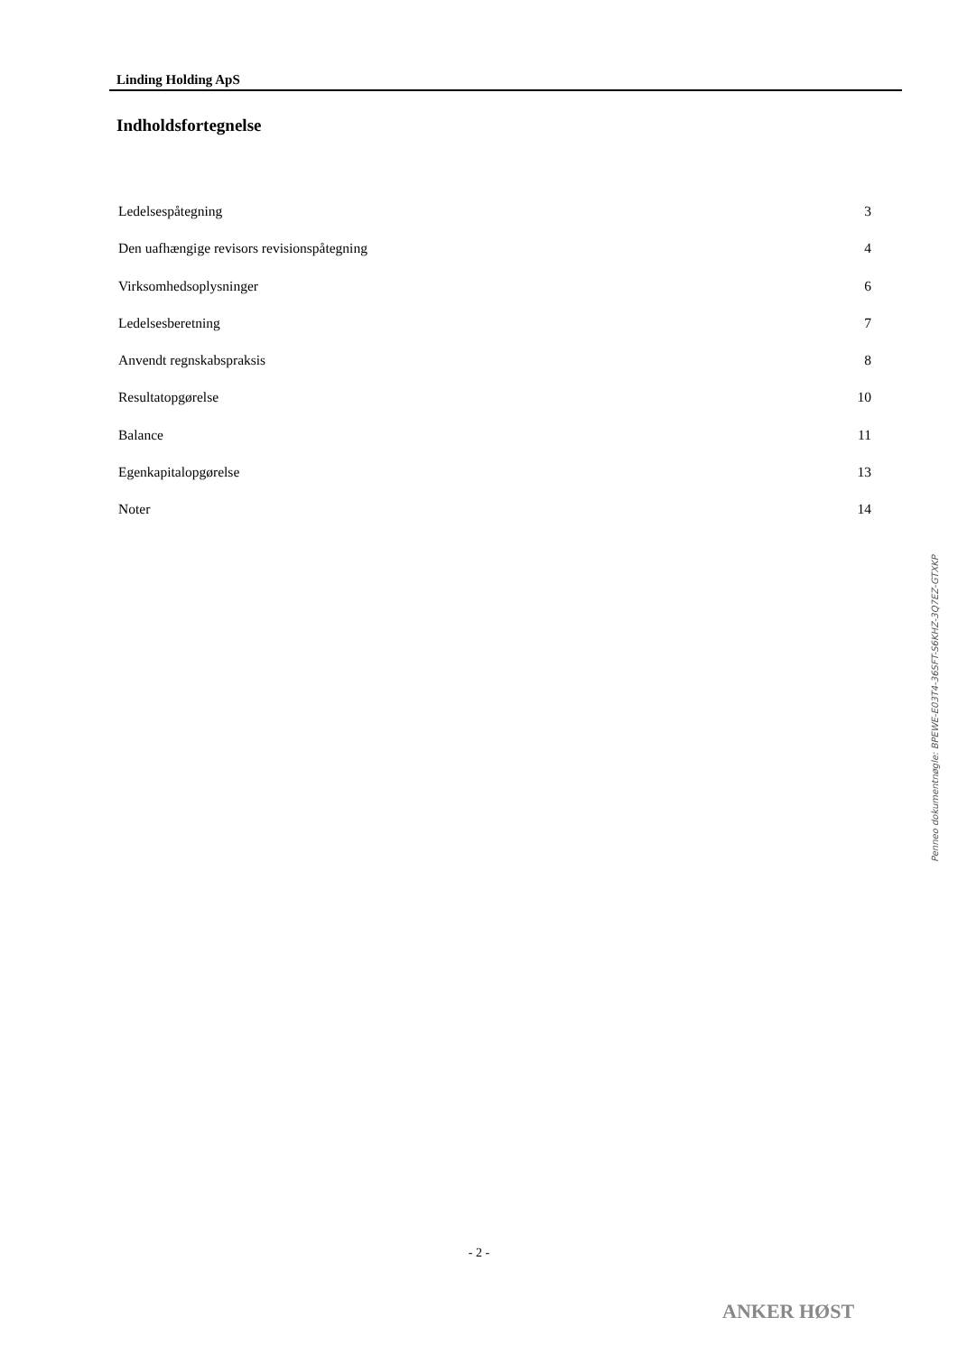Linding Holding ApS
Indholdsfortegnelse
Ledelsespåtegning 3
Den uafhængige revisors revisionspåtegning 4
Virksomhedsoplysninger 6
Ledelsesberetning 7
Anvendt regnskabspraksis 8
Resultatopgørelse 10
Balance 11
Egenkapitalopgørelse 13
Noter 14
Penneo dokumentnøgle: BPEWE-E03T4-36SFT-S6KHZ-3Q7EZ-GTXKP
- 2 -
ANKER HØST